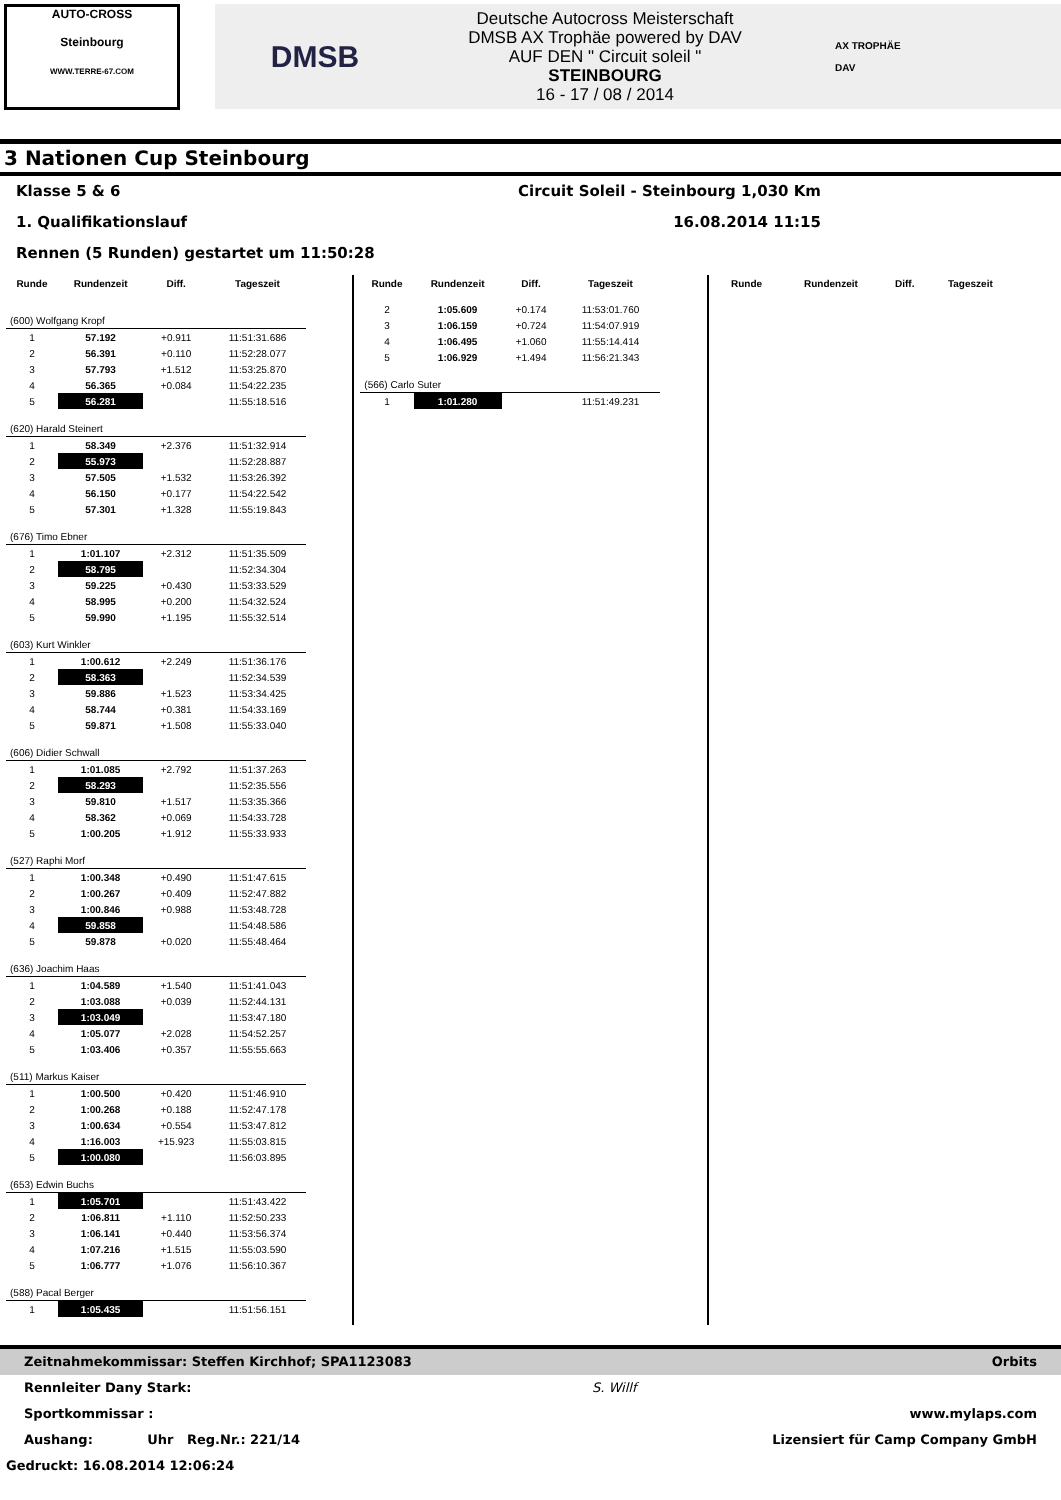AUTO-CROSS
Steinbourg
WWW.TERRE-67.COM
DMSB
Deutsche Autocross Meisterschaft
DMSB AX Trophäe powered by DAV
AUF DEN " Circuit soleil "
STEINBOURG
16 - 17 / 08 / 2014
AX TROPHÄE
DAV
3 Nationen Cup Steinbourg
Klasse 5 & 6 Circuit Soleil - Steinbourg 1,030 Km
1. Qualifikationslauf 16.08.2014 11:15
Rennen (5 Runden) gestartet um 11:50:28
| Runde | Rundenzeit | Diff. | Tageszeit |
| --- | --- | --- | --- |
| (600) Wolfgang Kropf | | | |
| 1 | 57.192 | +0.911 | 11:51:31.686 |
| 2 | 56.391 | +0.110 | 11:52:28.077 |
| 3 | 57.793 | +1.512 | 11:53:25.870 |
| 4 | 56.365 | +0.084 | 11:54:22.235 |
| 5 | 56.281 | | 11:55:18.516 |
| (620) Harald Steinert | | | |
| 1 | 58.349 | +2.376 | 11:51:32.914 |
| 2 | 55.973 | | 11:52:28.887 |
| 3 | 57.505 | +1.532 | 11:53:26.392 |
| 4 | 56.150 | +0.177 | 11:54:22.542 |
| 5 | 57.301 | +1.328 | 11:55:19.843 |
| (676) Timo Ebner | | | |
| 1 | 1:01.107 | +2.312 | 11:51:35.509 |
| 2 | 58.795 | | 11:52:34.304 |
| 3 | 59.225 | +0.430 | 11:53:33.529 |
| 4 | 58.995 | +0.200 | 11:54:32.524 |
| 5 | 59.990 | +1.195 | 11:55:32.514 |
| (603) Kurt Winkler | | | |
| 1 | 1:00.612 | +2.249 | 11:51:36.176 |
| 2 | 58.363 | | 11:52:34.539 |
| 3 | 59.886 | +1.523 | 11:53:34.425 |
| 4 | 58.744 | +0.381 | 11:54:33.169 |
| 5 | 59.871 | +1.508 | 11:55:33.040 |
| (606) Didier Schwall | | | |
| 1 | 1:01.085 | +2.792 | 11:51:37.263 |
| 2 | 58.293 | | 11:52:35.556 |
| 3 | 59.810 | +1.517 | 11:53:35.366 |
| 4 | 58.362 | +0.069 | 11:54:33.728 |
| 5 | 1:00.205 | +1.912 | 11:55:33.933 |
| (527) Raphi Morf | | | |
| 1 | 1:00.348 | +0.490 | 11:51:47.615 |
| 2 | 1:00.267 | +0.409 | 11:52:47.882 |
| 3 | 1:00.846 | +0.988 | 11:53:48.728 |
| 4 | 59.858 | | 11:54:48.586 |
| 5 | 59.878 | +0.020 | 11:55:48.464 |
| (636) Joachim Haas | | | |
| 1 | 1:04.589 | +1.540 | 11:51:41.043 |
| 2 | 1:03.088 | +0.039 | 11:52:44.131 |
| 3 | 1:03.049 | | 11:53:47.180 |
| 4 | 1:05.077 | +2.028 | 11:54:52.257 |
| 5 | 1:03.406 | +0.357 | 11:55:55.663 |
| (511) Markus Kaiser | | | |
| 1 | 1:00.500 | +0.420 | 11:51:46.910 |
| 2 | 1:00.268 | +0.188 | 11:52:47.178 |
| 3 | 1:00.634 | +0.554 | 11:53:47.812 |
| 4 | 1:16.003 | +15.923 | 11:55:03.815 |
| 5 | 1:00.080 | | 11:56:03.895 |
| (653) Edwin Buchs | | | |
| 1 | 1:05.701 | | 11:51:43.422 |
| 2 | 1:06.811 | +1.110 | 11:52:50.233 |
| 3 | 1:06.141 | +0.440 | 11:53:56.374 |
| 4 | 1:07.216 | +1.515 | 11:55:03.590 |
| 5 | 1:06.777 | +1.076 | 11:56:10.367 |
| (588) Pacal Berger | | | |
| 1 | 1:05.435 | | 11:51:56.151 |
| Runde | Rundenzeit | Diff. | Tageszeit |
| --- | --- | --- | --- |
| 2 | 1:05.609 | +0.174 | 11:53:01.760 |
| 3 | 1:06.159 | +0.724 | 11:54:07.919 |
| 4 | 1:06.495 | +1.060 | 11:55:14.414 |
| 5 | 1:06.929 | +1.494 | 11:56:21.343 |
| (566) Carlo Suter | | | |
| 1 | 1:01.280 | | 11:51:49.231 |
| Runde | Rundenzeit | Diff. | Tageszeit |
| --- | --- | --- | --- |
Zeitnahmekommissar: Steffen Kirchhof; SPA1123083 Orbits
Rennleiter Dany Stark: S. Willf
Sportkommissar : www.mylaps.com
Aushang: Uhr Reg.Nr.: 221/14 Lizensiert für Camp Company GmbH
Gedruckt: 16.08.2014 12:06:24